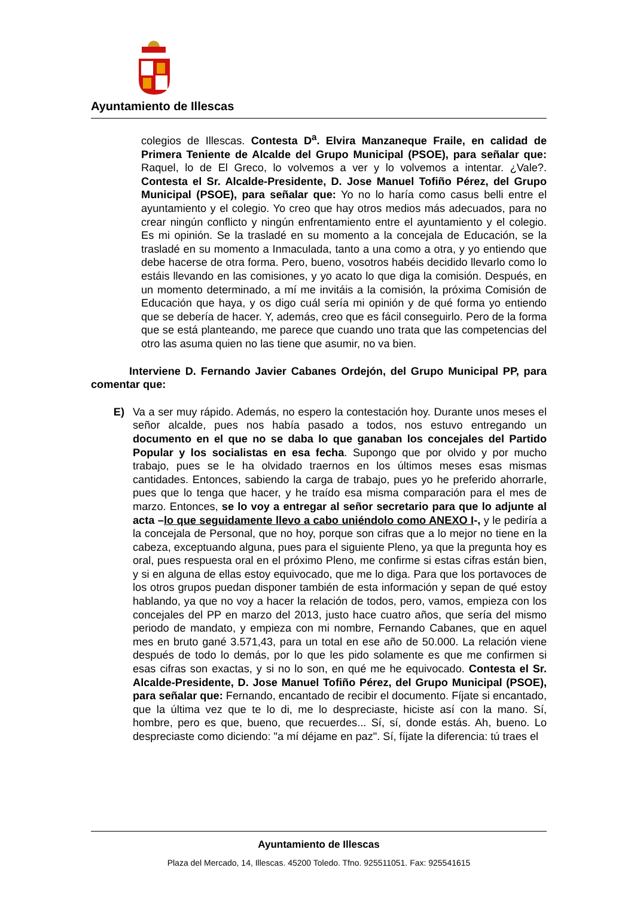Ayuntamiento de Illescas
colegios de Illescas. Contesta D<sup>a</sup>. Elvira Manzaneque Fraile, en calidad de Primera Teniente de Alcalde del Grupo Municipal (PSOE), para señalar que: Raquel, lo de El Greco, lo volvemos a ver y lo volvemos a intentar. ¿Vale?. Contesta el Sr. Alcalde-Presidente, D. Jose Manuel Tofiño Pérez, del Grupo Municipal (PSOE), para señalar que: Yo no lo haría como casus belli entre el ayuntamiento y el colegio. Yo creo que hay otros medios más adecuados, para no crear ningún conflicto y ningún enfrentamiento entre el ayuntamiento y el colegio. Es mi opinión. Se la trasladé en su momento a la concejala de Educación, se la trasladé en su momento a Inmaculada, tanto a una como a otra, y yo entiendo que debe hacerse de otra forma. Pero, bueno, vosotros habéis decidido llevarlo como lo estáis llevando en las comisiones, y yo acato lo que diga la comisión. Después, en un momento determinado, a mí me invitáis a la comisión, la próxima Comisión de Educación que haya, y os digo cuál sería mi opinión y de qué forma yo entiendo que se debería de hacer. Y, además, creo que es fácil conseguirlo. Pero de la forma que se está planteando, me parece que cuando uno trata que las competencias del otro las asuma quien no las tiene que asumir, no va bien.
Interviene D. Fernando Javier Cabanes Ordejón, del Grupo Municipal PP, para comentar que:
E) Va a ser muy rápido. Además, no espero la contestación hoy. Durante unos meses el señor alcalde, pues nos había pasado a todos, nos estuvo entregando un documento en el que no se daba lo que ganaban los concejales del Partido Popular y los socialistas en esa fecha. Supongo que por olvido y por mucho trabajo, pues se le ha olvidado traernos en los últimos meses esas mismas cantidades. Entonces, sabiendo la carga de trabajo, pues yo he preferido ahorrarle, pues que lo tenga que hacer, y he traído esa misma comparación para el mes de marzo. Entonces, se lo voy a entregar al señor secretario para que lo adjunte al acta –lo que seguidamente llevo a cabo uniéndolo como ANEXO I-, y le pediría a la concejala de Personal, que no hoy, porque son cifras que a lo mejor no tiene en la cabeza, exceptuando alguna, pues para el siguiente Pleno, ya que la pregunta hoy es oral, pues respuesta oral en el próximo Pleno, me confirme si estas cifras están bien, y si en alguna de ellas estoy equivocado, que me lo diga. Para que los portavoces de los otros grupos puedan disponer también de esta información y sepan de qué estoy hablando, ya que no voy a hacer la relación de todos, pero, vamos, empieza con los concejales del PP en marzo del 2013, justo hace cuatro años, que sería del mismo periodo de mandato, y empieza con mi nombre, Fernando Cabanes, que en aquel mes en bruto gané 3.571,43, para un total en ese año de 50.000. La relación viene después de todo lo demás, por lo que les pido solamente es que me confirmen si esas cifras son exactas, y si no lo son, en qué me he equivocado. Contesta el Sr. Alcalde-Presidente, D. Jose Manuel Tofiño Pérez, del Grupo Municipal (PSOE), para señalar que: Fernando, encantado de recibir el documento. Fíjate si encantado, que la última vez que te lo di, me lo despreciaste, hiciste así con la mano. Sí, hombre, pero es que, bueno, que recuerdes... Sí, sí, donde estás. Ah, bueno. Lo despreciaste como diciendo: "a mí déjame en paz". Sí, fíjate la diferencia: tú traes el
Ayuntamiento de Illescas
Plaza del Mercado, 14, Illescas. 45200 Toledo. Tfno. 925511051. Fax: 925541615